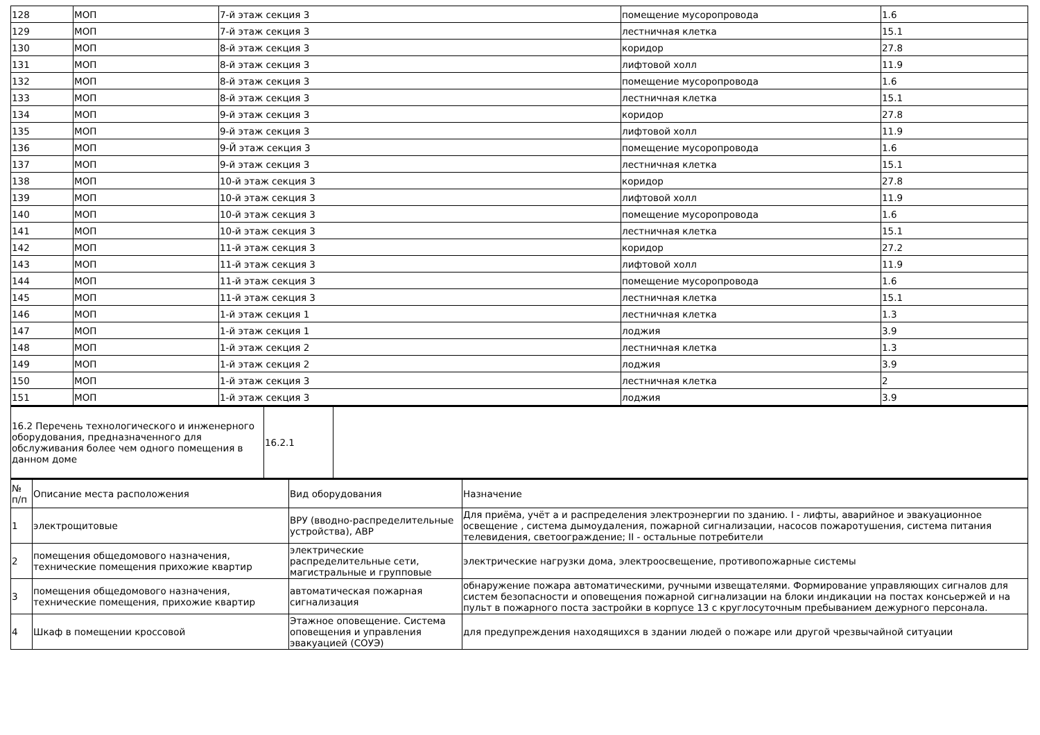| 128 | МОП | 7-й этаж секция 3 | помещение мусоропровода | 1.6 |
| 129 | МОП | 7-й этаж секция 3 | лестничная клетка | 15.1 |
| 130 | МОП | 8-й этаж секция 3 | коридор | 27.8 |
| 131 | МОП | 8-й этаж секция 3 | лифтовой холл | 11.9 |
| 132 | МОП | 8-й этаж секция 3 | помещение мусоропровода | 1.6 |
| 133 | МОП | 8-й этаж секция 3 | лестничная клетка | 15.1 |
| 134 | МОП | 9-й этаж секция 3 | коридор | 27.8 |
| 135 | МОП | 9-й этаж секция 3 | лифтовой холл | 11.9 |
| 136 | МОП | 9-Й этаж секция 3 | помещение мусоропровода | 1.6 |
| 137 | МОП | 9-й этаж секция 3 | лестничная клетка | 15.1 |
| 138 | МОП | 10-й этаж секция 3 | коридор | 27.8 |
| 139 | МОП | 10-й этаж секция 3 | лифтовой холл | 11.9 |
| 140 | МОП | 10-й этаж секция 3 | помещение мусоропровода | 1.6 |
| 141 | МОП | 10-й этаж секция 3 | лестничная клетка | 15.1 |
| 142 | МОП | 11-й этаж секция 3 | коридор | 27.2 |
| 143 | МОП | 11-й этаж секция 3 | лифтовой холл | 11.9 |
| 144 | МОП | 11-й этаж секция 3 | помещение мусоропровода | 1.6 |
| 145 | МОП | 11-й этаж секция 3 | лестничная клетка | 15.1 |
| 146 | МОП | 1-й этаж секция 1 | лестничная клетка | 1.3 |
| 147 | МОП | 1-й этаж секция 1 | лоджия | 3.9 |
| 148 | МОП | 1-й этаж секция 2 | лестничная клетка | 1.3 |
| 149 | МОП | 1-й этаж секция 2 | лоджия | 3.9 |
| 150 | МОП | 1-й этаж секция 3 | лестничная клетка | 2 |
| 151 | МОП | 1-й этаж секция 3 | лоджия | 3.9 |
| 16.2 Перечень технологического и инженерного оборудования, предназначенного для обслуживания более чем одного помещения в данном доме | 16.2.1 | |
| № п/п | Описание места расположения | Вид оборудования | Назначение |
| --- | --- | --- | --- |
| 1 | электрощитовые | ВРУ (вводно-распределительные устройства), АВР | Для приёма, учёт а и распределения электроэнергии по зданию. I - лифты, аварийное и эвакуационное освещение , система дымоудаления, пожарной сигнализации, насосов пожаротушения, система питания телевидения, светоограждение; II - остальные потребители |
| 2 | помещения общедомового назначения, технические помещения прихожие квартир | электрические распределительные сети, магистральные и групповые | электрические нагрузки дома, электроосвещение, противопожарные системы |
| 3 | помещения общедомового назначения, технические помещения, прихожие квартир | автоматическая пожарная сигнализация | обнаружение пожара автоматическими, ручными извещателями. Формирование управляющих сигналов для систем безопасности и оповещения пожарной сигнализации на блоки индикации на постах консьержей и на пульт в пожарного поста застройки в корпусе 13 с круглосуточным пребыванием дежурного персонала. |
| 4 | Шкаф в помещении кроссовой | Этажное оповещение. Система оповещения и управления эвакуацией (СОУЭ) | для предупреждения находящихся в здании людей о пожаре или другой чрезвычайной ситуации |